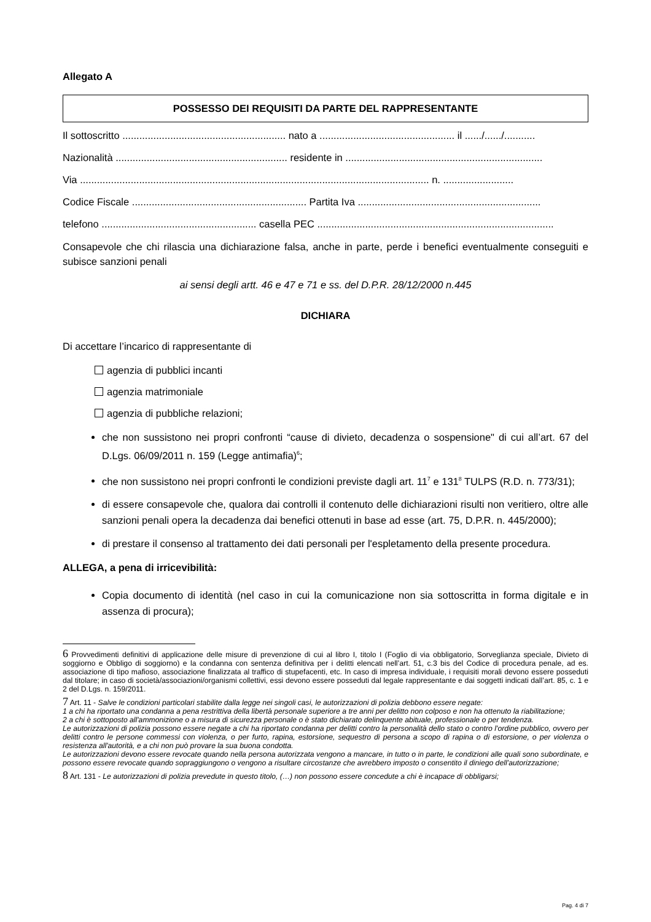Allegato A
POSSESSO DEI REQUISITI DA PARTE DEL RAPPRESENTANTE
Il sottoscritto .......................................................... nato a ................................................ il ....../....../...........
Nazionalità ............................................................. residente in ......................................................................
Via ............................................................................................................................ n. .........................
Codice Fiscale .............................................................. Partita Iva .................................................................
telefono ....................................................... casella PEC ....................................................................................
Consapevole che chi rilascia una dichiarazione falsa, anche in parte, perde i benefici eventualmente conseguiti e subisce sanzioni penali
ai sensi degli artt. 46 e 47 e 71 e ss. del D.P.R. 28/12/2000 n.445
DICHIARA
Di accettare l’incarico di rappresentante di
agenzia di pubblici incanti
agenzia matrimoniale
agenzia di pubbliche relazioni;
che non sussistono nei propri confronti “cause di divieto, decadenza o sospensione" di cui all’art. 67 del D.Lgs. 06/09/2011 n. 159 (Legge antimafia)<sup>6</sup>;
che non sussistono nei propri confronti le condizioni previste dagli art. 11<sup>7</sup> e 131<sup>8</sup> TULPS (R.D. n. 773/31);
di essere consapevole che, qualora dai controlli il contenuto delle dichiarazioni risulti non veritiero, oltre alle sanzioni penali opera la decadenza dai benefici ottenuti in base ad esse (art. 75, D.P.R. n. 445/2000);
di prestare il consenso al trattamento dei dati personali per l'espletamento della presente procedura.
ALLEGA, a pena di irricevibilità:
Copia documento di identità (nel caso in cui la comunicazione non sia sottoscritta in forma digitale e in assenza di procura);
6 Provvedimenti definitivi di applicazione delle misure di prevenzione di cui al libro I, titolo I (Foglio di via obbligatorio, Sorveglianza speciale, Divieto di soggiorno e Obbligo di soggiorno) e la condanna con sentenza definitiva per i delitti elencati nell’art. 51, c.3 bis del Codice di procedura penale, ad es. associazione di tipo mafioso, associazione finalizzata al traffico di stupefacenti, etc. In caso di impresa individuale, i requisiti morali devono essere posseduti dal titolare; in caso di società/associazioni/organismi collettivi, essi devono essere posseduti dal legale rappresentante e dai soggetti indicati dall’art. 85, c. 1 e 2 del D.Lgs. n. 159/2011.
7 Art. 11 - Salve le condizioni particolari stabilite dalla legge nei singoli casi, le autorizzazioni di polizia debbono essere negate:
1 a chi ha riportato una condanna a pena restrittiva della libertà personale superiore a tre anni per delitto non colposo e non ha ottenuto la riabilitazione;
2 a chi è sottoposto all'ammonizione o a misura di sicurezza personale o è stato dichiarato delinquente abituale, professionale o per tendenza.
Le autorizzazioni di polizia possono essere negate a chi ha riportato condanna per delitti contro la personalità dello stato o contro l'ordine pubblico, ovvero per delitti contro le persone commessi con violenza, o per furto, rapina, estorsione, sequestro di persona a scopo di rapina o di estorsione, o per violenza o resistenza all'autorità, e a chi non può provare la sua buona condotta.
Le autorizzazioni devono essere revocate quando nella persona autorizzata vengono a mancare, in tutto o in parte, le condizioni alle quali sono subordinate, e possono essere revocate quando sopraggiungono o vengono a risultare circostanze che avrebbero imposto o consentito il diniego dell’autorizzazione;
8 Art. 131 - Le autorizzazioni di polizia prevedute in questo titolo, (…) non possono essere concedute a chi è incapace di obbligarsi;
Pag. 4 di 7